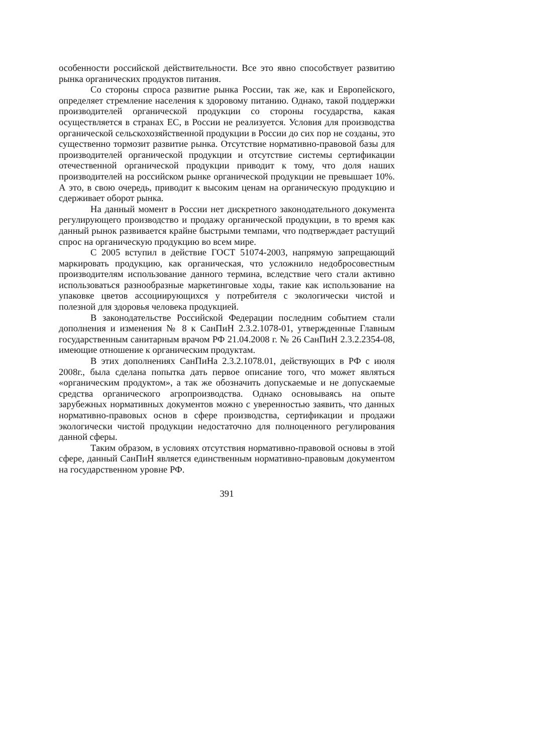особенности российской действительности. Все это явно способствует развитию рынка органических продуктов питания.
Со стороны спроса развитие рынка России, так же, как и Европейского, определяет стремление населения к здоровому питанию. Однако, такой поддержки производителей органической продукции со стороны государства, какая осуществляется в странах ЕС, в России не реализуется. Условия для производства органической сельскохозяйственной продукции в России до сих пор не созданы, это существенно тормозит развитие рынка. Отсутствие нормативно-правовой базы для производителей органической продукции и отсутствие системы сертификации отечественной органической продукции приводит к тому, что доля наших производителей на российском рынке органической продукции не превышает 10%. А это, в свою очередь, приводит к высоким ценам на органическую продукцию и сдерживает оборот рынка.
На данный момент в России нет дискретного законодательного документа регулирующего производство и продажу органической продукции, в то время как данный рынок развивается крайне быстрыми темпами, что подтверждает растущий спрос на органическую продукцию во всем мире.
С 2005 вступил в действие ГОСТ 51074-2003, напрямую запрещающий маркировать продукцию, как органическая, что усложнило недобросовестным производителям использование данного термина, вследствие чего стали активно использоваться разнообразные маркетинговые ходы, такие как использование на упаковке цветов ассоциирующихся у потребителя с экологически чистой и полезной для здоровья человека продукцией.
В законодательстве Российской Федерации последним событием стали дополнения и изменения № 8 к СанПиН 2.3.2.1078-01, утвержденные Главным государственным санитарным врачом РФ 21.04.2008 г. № 26 СанПиН 2.3.2.2354-08, имеющие отношение к органическим продуктам.
В этих дополнениях СанПиНа 2.3.2.1078.01, действующих в РФ с июля 2008г., была сделана попытка дать первое описание того, что может являться «органическим продуктом», а так же обозначить допускаемые и не допускаемые средства органического агропроизводства. Однако основываясь на опыте зарубежных нормативных документов можно с уверенностью заявить, что данных нормативно-правовых основ в сфере производства, сертификации и продажи экологически чистой продукции недостаточно для полноценного регулирования данной сферы.
Таким образом, в условиях отсутствия нормативно-правовой основы в этой сфере, данный СанПиН является единственным нормативно-правовым документом на государственном уровне РФ.
391